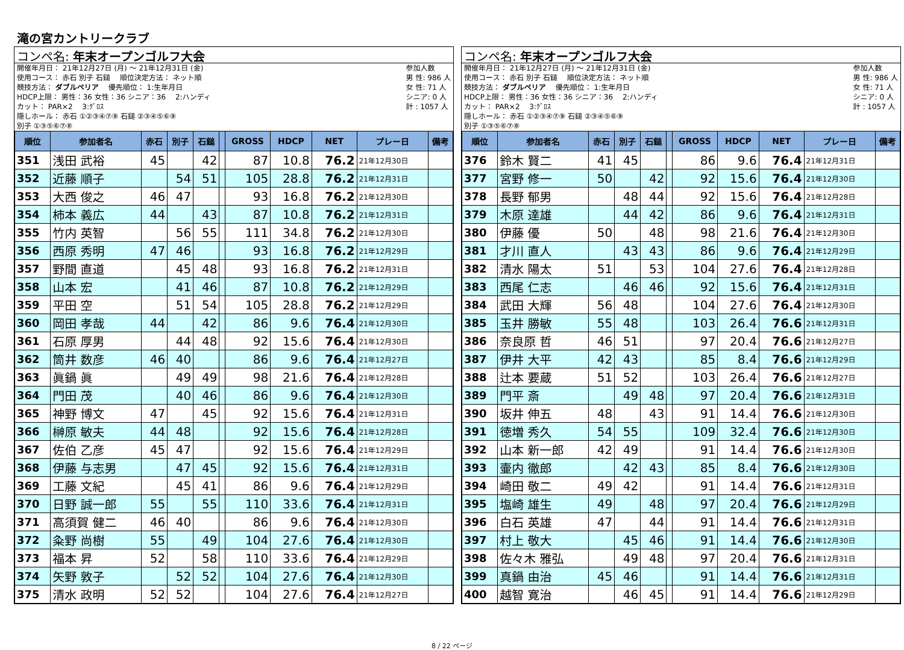滝の宮カントリークラブ
コンペ名: 年末オープンゴルフ大会
開催年月日： 21年12月27日 (月) ～ 21年12月31日 (金)
使用コース： 赤石 別子 石鎚 　順位決定方法： ネット順
競技方法： ダブルペリア 　優先順位： 1:生年月日
HDCP上限： 男性：36 女性：36 シニア：36 　2:ハンディ
カット： PAR×2 　3:ｸﾞﾛｽ
隠しホール： 赤石 ①②③④⑦⑨ 石鎚 ②③④⑤⑥⑨
別子 ①③⑤⑥⑦⑧
参加人数
男 性: 986 人
女 性: 71 人
シニア: 0 人
計 : 1057 人
| 順位 | 参加者名 | 赤石 | 別子 | 石鎚 | | GROSS | HDCP | NET | プレー日 | 備考 |
| --- | --- | --- | --- | --- | --- | --- | --- | --- | --- | --- |
| 351 | 浅田 武裕 | 45 | | 42 | | 87 | 10.8 | 76.2 | 21年12月30日 | |
| 352 | 近藤 順子 | | 54 | 51 | | 105 | 28.8 | 76.2 | 21年12月31日 | |
| 353 | 大西 俊之 | 46 | 47 | | | 93 | 16.8 | 76.2 | 21年12月30日 | |
| 354 | 柿本 義広 | 44 | | 43 | | 87 | 10.8 | 76.2 | 21年12月31日 | |
| 355 | 竹内 英智 | | 56 | 55 | | 111 | 34.8 | 76.2 | 21年12月30日 | |
| 356 | 西原 秀明 | 47 | 46 | | | 93 | 16.8 | 76.2 | 21年12月29日 | |
| 357 | 野間 直道 | | 45 | 48 | | 93 | 16.8 | 76.2 | 21年12月31日 | |
| 358 | 山本 宏 | | 41 | 46 | | 87 | 10.8 | 76.2 | 21年12月29日 | |
| 359 | 平田 空 | | 51 | 54 | | 105 | 28.8 | 76.2 | 21年12月29日 | |
| 360 | 岡田 孝哉 | 44 | | 42 | | 86 | 9.6 | 76.4 | 21年12月30日 | |
| 361 | 石原 厚男 | | 44 | 48 | | 92 | 15.6 | 76.4 | 21年12月30日 | |
| 362 | 筒井 数彦 | 46 | 40 | | | 86 | 9.6 | 76.4 | 21年12月27日 | |
| 363 | 眞鍋 眞 | | 49 | 49 | | 98 | 21.6 | 76.4 | 21年12月28日 | |
| 364 | 門田 茂 | | 40 | 46 | | 86 | 9.6 | 76.4 | 21年12月30日 | |
| 365 | 神野 博文 | 47 | | 45 | | 92 | 15.6 | 76.4 | 21年12月31日 | |
| 366 | 榊原 敏夫 | 44 | 48 | | | 92 | 15.6 | 76.4 | 21年12月28日 | |
| 367 | 佐伯 乙彦 | 45 | 47 | | | 92 | 15.6 | 76.4 | 21年12月29日 | |
| 368 | 伊藤 与志男 | | 47 | 45 | | 92 | 15.6 | 76.4 | 21年12月31日 | |
| 369 | 工藤 文紀 | | 45 | 41 | | 86 | 9.6 | 76.4 | 21年12月29日 | |
| 370 | 日野 誠一郎 | 55 | | 55 | | 110 | 33.6 | 76.4 | 21年12月31日 | |
| 371 | 高須賀 健二 | 46 | 40 | | | 86 | 9.6 | 76.4 | 21年12月30日 | |
| 372 | 粂野 尚樹 | 55 | | 49 | | 104 | 27.6 | 76.4 | 21年12月30日 | |
| 373 | 福本 昇 | 52 | | 58 | | 110 | 33.6 | 76.4 | 21年12月29日 | |
| 374 | 矢野 敦子 | | 52 | 52 | | 104 | 27.6 | 76.4 | 21年12月30日 | |
| 375 | 清水 政明 | 52 | 52 | | | 104 | 27.6 | 76.4 | 21年12月27日 | |
コンペ名: 年末オープンゴルフ大会
開催年月日： 21年12月27日 (月) ～ 21年12月31日 (金)
使用コース： 赤石 別子 石鎚 　順位決定方法： ネット順
競技方法： ダブルペリア 　優先順位： 1:生年月日
HDCP上限： 男性：36 女性：36 シニア：36 　2:ハンディ
カット： PAR×2 　3:ｸﾞﾛｽ
隠しホール： 赤石 ①②③④⑦⑨ 石鎚 ②③④⑤⑥⑨
別子 ①③⑤⑥⑦⑧
参加人数
男 性: 986 人
女 性: 71 人
シニア: 0 人
計 : 1057 人
| 順位 | 参加者名 | 赤石 | 別子 | 石鎚 | | GROSS | HDCP | NET | プレー日 | 備考 |
| --- | --- | --- | --- | --- | --- | --- | --- | --- | --- | --- |
| 376 | 鈴木 賢二 | 41 | 45 | | | 86 | 9.6 | 76.4 | 21年12月31日 | |
| 377 | 宮野 修一 | 50 | | 42 | | 92 | 15.6 | 76.4 | 21年12月30日 | |
| 378 | 長野 郁男 | | 48 | 44 | | 92 | 15.6 | 76.4 | 21年12月28日 | |
| 379 | 木原 達雄 | | 44 | 42 | | 86 | 9.6 | 76.4 | 21年12月31日 | |
| 380 | 伊藤 優 | 50 | | 48 | | 98 | 21.6 | 76.4 | 21年12月30日 | |
| 381 | 才川 直人 | | 43 | 43 | | 86 | 9.6 | 76.4 | 21年12月29日 | |
| 382 | 清水 陽太 | 51 | | 53 | | 104 | 27.6 | 76.4 | 21年12月28日 | |
| 383 | 西尾 仁志 | | 46 | 46 | | 92 | 15.6 | 76.4 | 21年12月31日 | |
| 384 | 武田 大輝 | 56 | 48 | | | 104 | 27.6 | 76.4 | 21年12月30日 | |
| 385 | 玉井 勝敏 | 55 | 48 | | | 103 | 26.4 | 76.6 | 21年12月31日 | |
| 386 | 奈良原 哲 | 46 | 51 | | | 97 | 20.4 | 76.6 | 21年12月27日 | |
| 387 | 伊井 大平 | 42 | 43 | | | 85 | 8.4 | 76.6 | 21年12月29日 | |
| 388 | 辻本 要蔵 | 51 | 52 | | | 103 | 26.4 | 76.6 | 21年12月27日 | |
| 389 | 門平 斎 | | 49 | 48 | | 97 | 20.4 | 76.6 | 21年12月31日 | |
| 390 | 坂井 伸五 | 48 | | 43 | | 91 | 14.4 | 76.6 | 21年12月30日 | |
| 391 | 徳増 秀久 | 54 | 55 | | | 109 | 32.4 | 76.6 | 21年12月30日 | |
| 392 | 山本 新一郎 | 42 | 49 | | | 91 | 14.4 | 76.6 | 21年12月30日 | |
| 393 | 壷内 徹郎 | | 42 | 43 | | 85 | 8.4 | 76.6 | 21年12月30日 | |
| 394 | 崎田 敬二 | 49 | 42 | | | 91 | 14.4 | 76.6 | 21年12月31日 | |
| 395 | 塩崎 雄生 | 49 | | 48 | | 97 | 20.4 | 76.6 | 21年12月29日 | |
| 396 | 白石 英雄 | 47 | | 44 | | 91 | 14.4 | 76.6 | 21年12月31日 | |
| 397 | 村上 敬大 | | 45 | 46 | | 91 | 14.4 | 76.6 | 21年12月30日 | |
| 398 | 佐々木 雅弘 | | 49 | 48 | | 97 | 20.4 | 76.6 | 21年12月31日 | |
| 399 | 真鍋 由治 | 45 | 46 | | | 91 | 14.4 | 76.6 | 21年12月31日 | |
| 400 | 越智 寛治 | | 46 | 45 | | 91 | 14.4 | 76.6 | 21年12月29日 | |
8 / 22 ページ